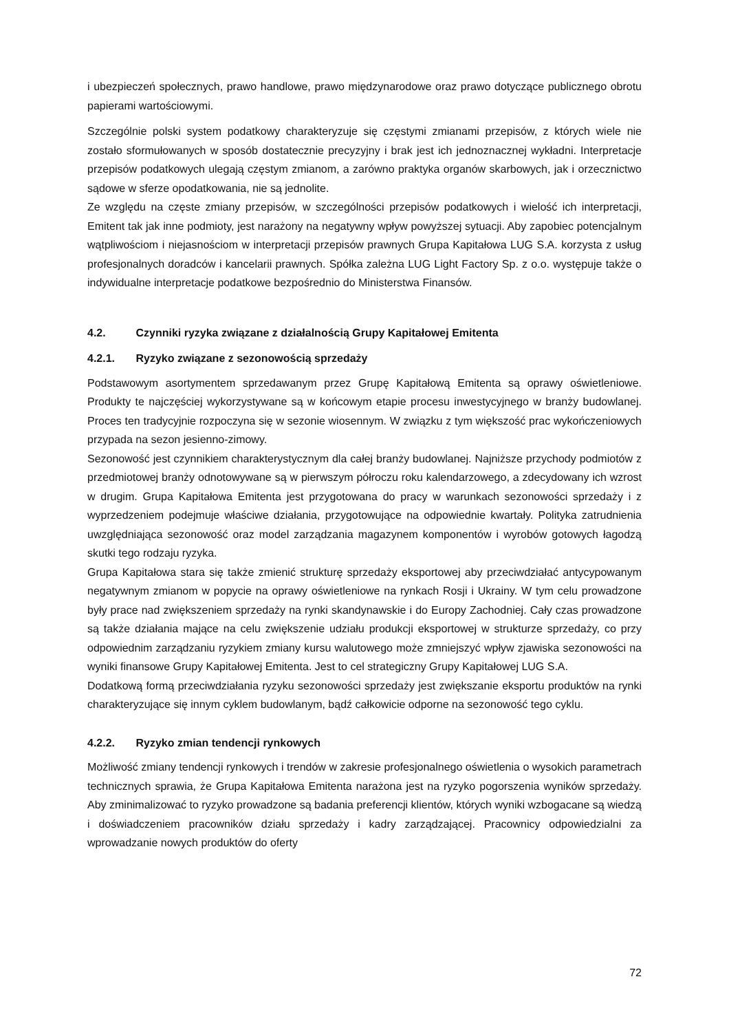i ubezpieczeń społecznych, prawo handlowe, prawo międzynarodowe oraz prawo dotyczące publicznego obrotu papierami wartościowymi.
Szczególnie polski system podatkowy charakteryzuje się częstymi zmianami przepisów, z których wiele nie zostało sformułowanych w sposób dostatecznie precyzyjny i brak jest ich jednoznacznej wykładni. Interpretacje przepisów podatkowych ulegają częstym zmianom, a zarówno praktyka organów skarbowych, jak i orzecznictwo sądowe w sferze opodatkowania, nie są jednolite.
Ze względu na częste zmiany przepisów, w szczególności przepisów podatkowych i wielość ich interpretacji, Emitent tak jak inne podmioty, jest narażony na negatywny wpływ powyższej sytuacji. Aby zapobiec potencjalnym wątpliwościom i niejasnościom w interpretacji przepisów prawnych Grupa Kapitałowa LUG S.A. korzysta z usług profesjonalnych doradców i kancelarii prawnych. Spółka zależna LUG Light Factory Sp. z o.o. występuje także o indywidualne interpretacje podatkowe bezpośrednio do Ministerstwa Finansów.
4.2. Czynniki ryzyka związane z działalnością Grupy Kapitałowej Emitenta
4.2.1. Ryzyko związane z sezonowością sprzedaży
Podstawowym asortymentem sprzedawanym przez Grupę Kapitałową Emitenta są oprawy oświetleniowe. Produkty te najczęściej wykorzystywane są w końcowym etapie procesu inwestycyjnego w branży budowlanej. Proces ten tradycyjnie rozpoczyna się w sezonie wiosennym. W związku z tym większość prac wykończeniowych przypada na sezon jesienno-zimowy.
Sezonowość jest czynnikiem charakterystycznym dla całej branży budowlanej. Najniższe przychody podmiotów z przedmiotowej branży odnotowywane są w pierwszym półroczu roku kalendarzowego, a zdecydowany ich wzrost w drugim. Grupa Kapitałowa Emitenta jest przygotowana do pracy w warunkach sezonowości sprzedaży i z wyprzedzeniem podejmuje właściwe działania, przygotowujące na odpowiednie kwartały. Polityka zatrudnienia uwzględniająca sezonowość oraz model zarządzania magazynem komponentów i wyrobów gotowych łagodzą skutki tego rodzaju ryzyka.
Grupa Kapitałowa stara się także zmienić strukturę sprzedaży eksportowej aby przeciwdziałać antycypowanym negatywnym zmianom w popycie na oprawy oświetleniowe na rynkach Rosji i Ukrainy. W tym celu prowadzone były prace nad zwiększeniem sprzedaży na rynki skandynawskie i do Europy Zachodniej. Cały czas prowadzone są także działania mające na celu zwiększenie udziału produkcji eksportowej w strukturze sprzedaży, co przy odpowiednim zarządzaniu ryzykiem zmiany kursu walutowego może zmniejszyć wpływ zjawiska sezonowości na wyniki finansowe Grupy Kapitałowej Emitenta. Jest to cel strategiczny Grupy Kapitałowej LUG S.A.
Dodatkową formą przeciwdziałania ryzyku sezonowości sprzedaży jest zwiększanie eksportu produktów na rynki charakteryzujące się innym cyklem budowlanym, bądź całkowicie odporne na sezonowość tego cyklu.
4.2.2. Ryzyko zmian tendencji rynkowych
Możliwość zmiany tendencji rynkowych i trendów w zakresie profesjonalnego oświetlenia o wysokich parametrach technicznych sprawia, że Grupa Kapitałowa Emitenta narażona jest na ryzyko pogorszenia wyników sprzedaży. Aby zminimalizować to ryzyko prowadzone są badania preferencji klientów, których wyniki wzbogacane są wiedzą i doświadczeniem pracowników działu sprzedaży i kadry zarządzającej. Pracownicy odpowiedzialni za wprowadzanie nowych produktów do oferty
72